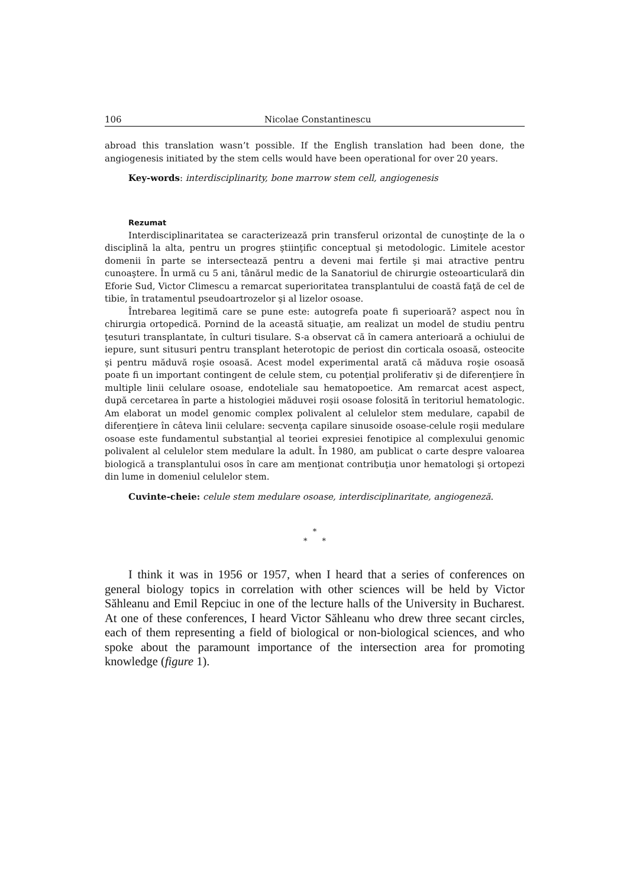106 Nicolae Constantinescu
abroad this translation wasn’t possible. If the English translation had been done, the angiogenesis initiated by the stem cells would have been operational for over 20 years.
Key-words: interdisciplinarity, bone marrow stem cell, angiogenesis
Rezumat
Interdisciplinaritatea se caracterizează prin transferul orizontal de cunoştinţe de la o disciplină la alta, pentru un progres ştiinţific conceptual şi metodologic. Limitele acestor domenii în parte se intersectează pentru a deveni mai fertile şi mai atractive pentru cunoaştere. În urmă cu 5 ani, tânărul medic de la Sanatoriul de chirurgie osteoarticulară din Eforie Sud, Victor Climescu a remarcat superioritatea transplantului de coastă faţă de cel de tibie, în tratamentul pseudoartrozelor şi al lizelor osoase.
Întrebarea legitimă care se pune este: autogrefa poate fi superioară? aspect nou în chirurgia ortopedică. Pornind de la această situaţie, am realizat un model de studiu pentru ţesuturi transplantate, în culturi tisulare. S-a observat că în camera anterioară a ochiului de iepure, sunt situsuri pentru transplant heterotopic de periost din corticala osoasă, osteocite şi pentru măduvă roşie osoasă. Acest model experimental arată că măduva roşie osoasă poate fi un important contingent de celule stem, cu potenţial proliferativ şi de diferenţiere în multiple linii celulare osoase, endoteliale sau hematopoetice. Am remarcat acest aspect, după cercetarea în parte a histologiei măduvei roşii osoase folosită în teritoriul hematologic. Am elaborat un model genomic complex polivalent al celulelor stem medulare, capabil de diferenţiere în câteva linii celulare: secvenţa capilare sinusoide osoase-celule roşii medulare osoase este fundamentul substanţial al teoriei expresiei fenotipice al complexului genomic polivalent al celulelor stem medulare la adult. În 1980, am publicat o carte despre valoarea biologică a transplantului osos în care am menţionat contribuţia unor hematologi şi ortopezi din lume in domeniul celulelor stem.
Cuvinte-cheie: celule stem medulare osoase, interdisciplinaritate, angiogeneză.
*
* *
I think it was in 1956 or 1957, when I heard that a series of conferences on general biology topics in correlation with other sciences will be held by Victor Săhleanu and Emil Repciuc in one of the lecture halls of the University in Bucharest. At one of these conferences, I heard Victor Săhleanu who drew three secant circles, each of them representing a field of biological or non-biological sciences, and who spoke about the paramount importance of the intersection area for promoting knowledge (figure 1).